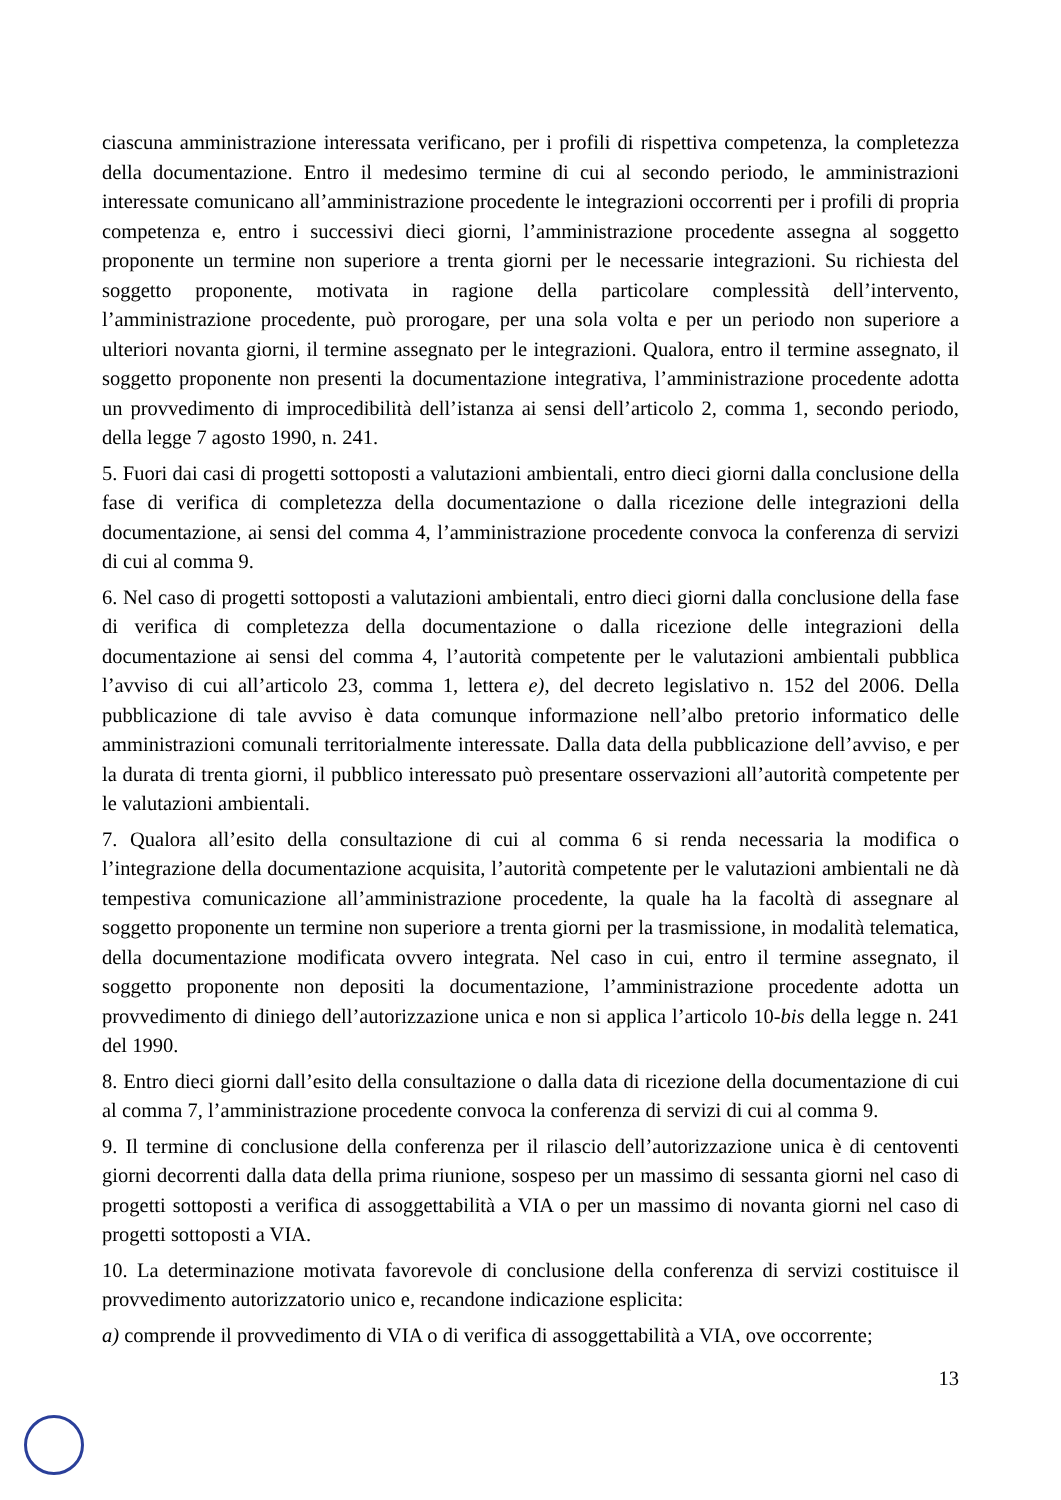ciascuna amministrazione interessata verificano, per i profili di rispettiva competenza, la completezza della documentazione. Entro il medesimo termine di cui al secondo periodo, le amministrazioni interessate comunicano all’amministrazione procedente le integrazioni occorrenti per i profili di propria competenza e, entro i successivi dieci giorni, l’amministrazione procedente assegna al soggetto proponente un termine non superiore a trenta giorni per le necessarie integrazioni. Su richiesta del soggetto proponente, motivata in ragione della particolare complessità dell’intervento, l’amministrazione procedente, può prorogare, per una sola volta e per un periodo non superiore a ulteriori novanta giorni, il termine assegnato per le integrazioni. Qualora, entro il termine assegnato, il soggetto proponente non presenti la documentazione integrativa, l’amministrazione procedente adotta un provvedimento di improcedibilità dell’istanza ai sensi dell’articolo 2, comma 1, secondo periodo, della legge 7 agosto 1990, n. 241.
5. Fuori dai casi di progetti sottoposti a valutazioni ambientali, entro dieci giorni dalla conclusione della fase di verifica di completezza della documentazione o dalla ricezione delle integrazioni della documentazione, ai sensi del comma 4, l’amministrazione procedente convoca la conferenza di servizi di cui al comma 9.
6. Nel caso di progetti sottoposti a valutazioni ambientali, entro dieci giorni dalla conclusione della fase di verifica di completezza della documentazione o dalla ricezione delle integrazioni della documentazione ai sensi del comma 4, l’autorità competente per le valutazioni ambientali pubblica l’avviso di cui all’articolo 23, comma 1, lettera e), del decreto legislativo n. 152 del 2006. Della pubblicazione di tale avviso è data comunque informazione nell’albo pretorio informatico delle amministrazioni comunali territorialmente interessate. Dalla data della pubblicazione dell’avviso, e per la durata di trenta giorni, il pubblico interessato può presentare osservazioni all’autorità competente per le valutazioni ambientali.
7. Qualora all’esito della consultazione di cui al comma 6 si renda necessaria la modifica o l’integrazione della documentazione acquisita, l’autorità competente per le valutazioni ambientali ne dà tempestiva comunicazione all’amministrazione procedente, la quale ha la facoltà di assegnare al soggetto proponente un termine non superiore a trenta giorni per la trasmissione, in modalità telematica, della documentazione modificata ovvero integrata. Nel caso in cui, entro il termine assegnato, il soggetto proponente non depositi la documentazione, l’amministrazione procedente adotta un provvedimento di diniego dell’autorizzazione unica e non si applica l’articolo 10-bis della legge n. 241 del 1990.
8. Entro dieci giorni dall’esito della consultazione o dalla data di ricezione della documentazione di cui al comma 7, l’amministrazione procedente convoca la conferenza di servizi di cui al comma 9.
9. Il termine di conclusione della conferenza per il rilascio dell’autorizzazione unica è di centoventi giorni decorrenti dalla data della prima riunione, sospeso per un massimo di sessanta giorni nel caso di progetti sottoposti a verifica di assoggettabilità a VIA o per un massimo di novanta giorni nel caso di progetti sottoposti a VIA.
10. La determinazione motivata favorevole di conclusione della conferenza di servizi costituisce il provvedimento autorizzatorio unico e, recandone indicazione esplicita:
a) comprende il provvedimento di VIA o di verifica di assoggettabilità a VIA, ove occorrente;
13